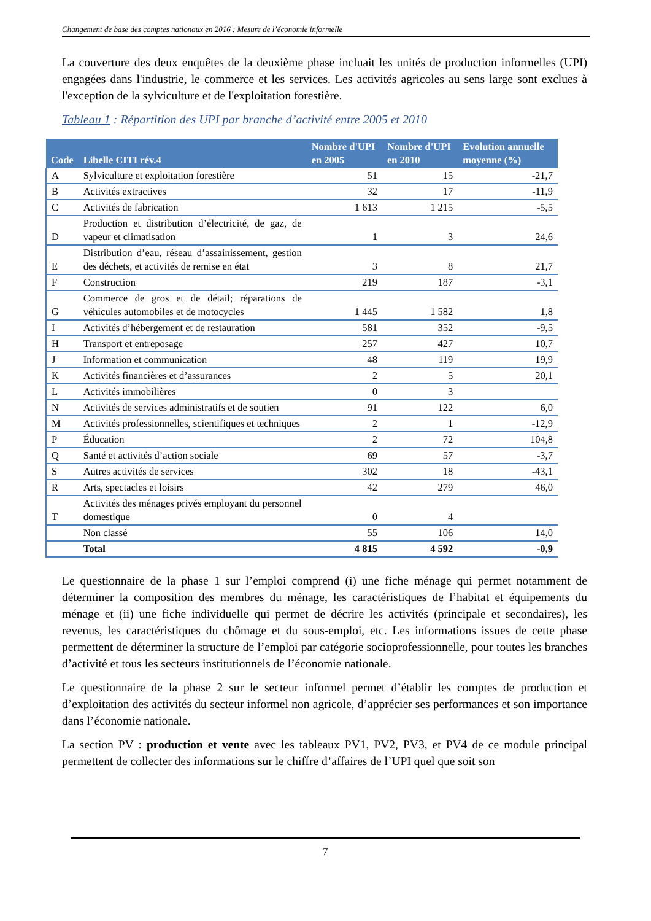Changement de base des comptes nationaux en 2016 : Mesure de l’économie informelle
La couverture des deux enquêtes de la deuxième phase incluait les unités de production informelles (UPI) engagées dans l'industrie, le commerce et les services. Les activités agricoles au sens large sont exclues à l'exception de la sylviculture et de l'exploitation forestière.
Tableau 1 : Répartition des UPI par branche d’activité entre 2005 et 2010
| Code | Libelle CITI rév.4 | Nombre d'UPI en 2005 | Nombre d'UPI en 2010 | Evolution annuelle moyenne (%) |
| --- | --- | --- | --- | --- |
| A | Sylviculture et exploitation forestière | 51 | 15 | -21,7 |
| B | Activités extractives | 32 | 17 | -11,9 |
| C | Activités de fabrication | 1 613 | 1 215 | -5,5 |
| D | Production et distribution d’électricité, de gaz, de vapeur et climatisation | 1 | 3 | 24,6 |
| E | Distribution d’eau, réseau d’assainissement, gestion des déchets, et activités de remise en état | 3 | 8 | 21,7 |
| F | Construction | 219 | 187 | -3,1 |
| G | Commerce de gros et de détail; réparations de véhicules automobiles et de motocycles | 1 445 | 1 582 | 1,8 |
| I | Activités d’hébergement et de restauration | 581 | 352 | -9,5 |
| H | Transport et entreposage | 257 | 427 | 10,7 |
| J | Information et communication | 48 | 119 | 19,9 |
| K | Activités financières et d’assurances | 2 | 5 | 20,1 |
| L | Activités immobilières | 0 | 3 | |
| N | Activités de services administratifs et de soutien | 91 | 122 | 6,0 |
| M | Activités professionnelles, scientifiques et techniques | 2 | 1 | -12,9 |
| P | Éducation | 2 | 72 | 104,8 |
| Q | Santé et activités d’action sociale | 69 | 57 | -3,7 |
| S | Autres activités de services | 302 | 18 | -43,1 |
| R | Arts, spectacles et loisirs | 42 | 279 | 46,0 |
| T | Activités des ménages privés employant du personnel domestique | 0 | 4 | |
| | Non classé | 55 | 106 | 14,0 |
| | Total | 4 815 | 4 592 | -0,9 |
Le questionnaire de la phase 1 sur l’emploi comprend (i) une fiche ménage qui permet notamment de déterminer la composition des membres du ménage, les caractéristiques de l’habitat et équipements du ménage et (ii) une fiche individuelle qui permet de décrire les activités (principale et secondaires), les revenus, les caractéristiques du chômage et du sous-emploi, etc. Les informations issues de cette phase permettent de déterminer la structure de l’emploi par catégorie socioprofessionnelle, pour toutes les branches d’activité et tous les secteurs institutionnels de l’économie nationale.
Le questionnaire de la phase 2 sur le secteur informel permet d’établir les comptes de production et d’exploitation des activités du secteur informel non agricole, d’apprécier ses performances et son importance dans l’économie nationale.
La section PV : production et vente avec les tableaux PV1, PV2, PV3, et PV4 de ce module principal permettent de collecter des informations sur le chiffre d’affaires de l’UPI quel que soit son
7